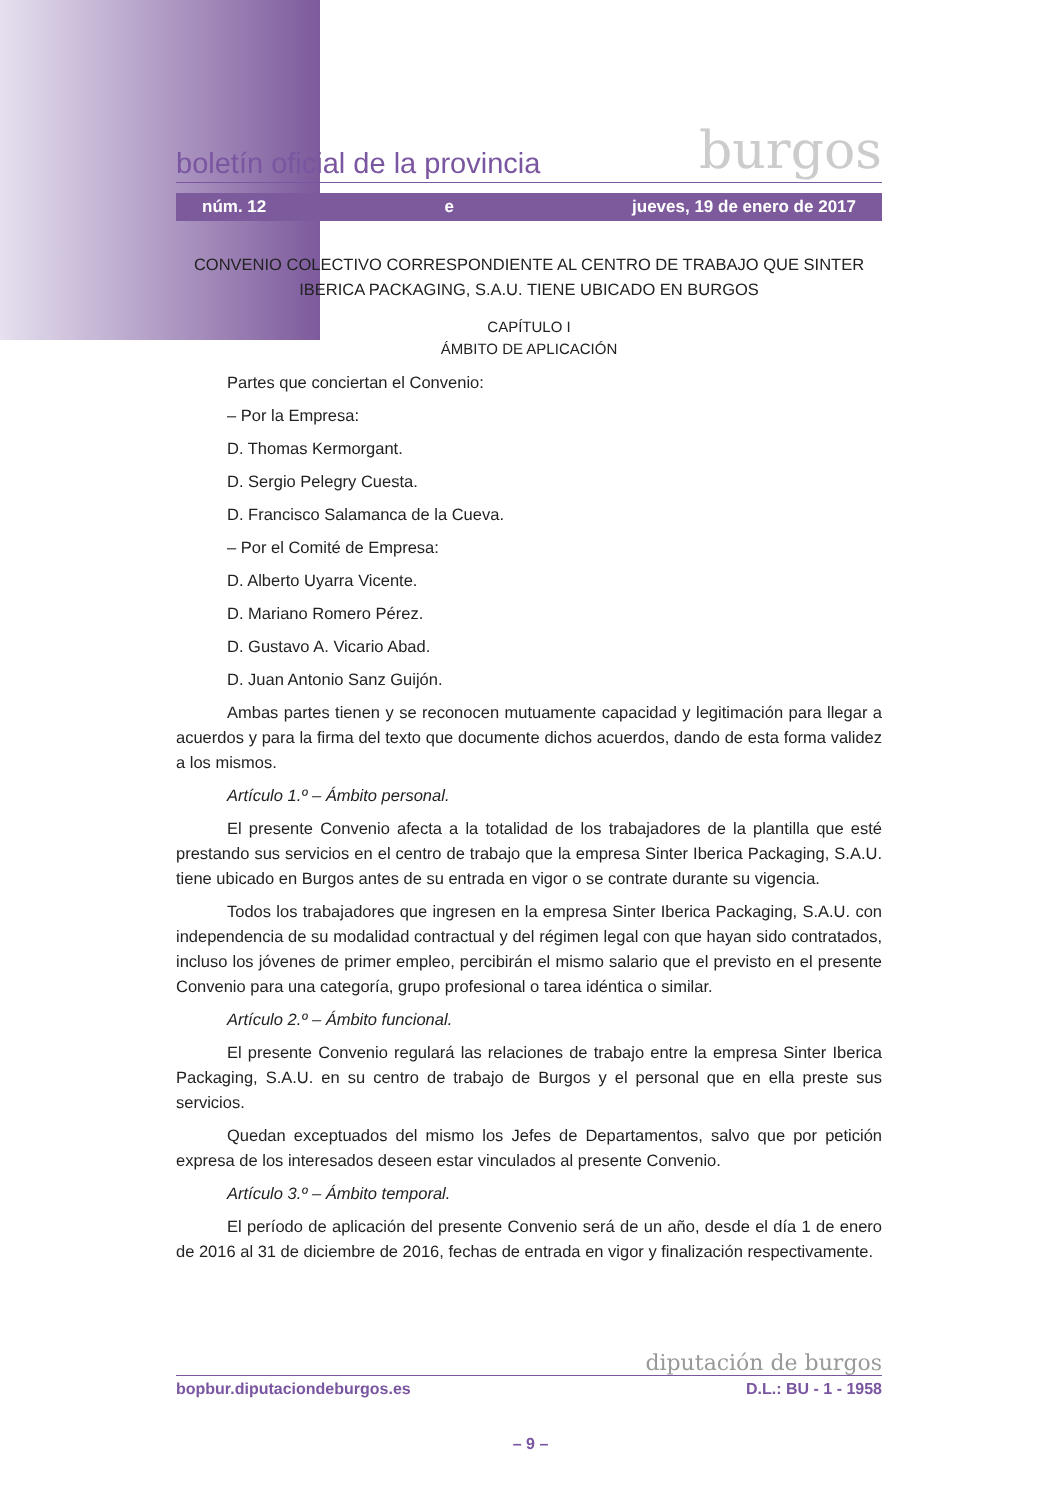boletín oficial de la provincia burgos
núm. 12 e jueves, 19 de enero de 2017
CONVENIO COLECTIVO CORRESPONDIENTE AL CENTRO DE TRABAJO QUE SINTER IBERICA PACKAGING, S.A.U. TIENE UBICADO EN BURGOS
CAPÍTULO I
ÁMBITO DE APLICACIÓN
Partes que conciertan el Convenio:
– Por la Empresa:
D. Thomas Kermorgant.
D. Sergio Pelegry Cuesta.
D. Francisco Salamanca de la Cueva.
– Por el Comité de Empresa:
D. Alberto Uyarra Vicente.
D. Mariano Romero Pérez.
D. Gustavo A. Vicario Abad.
D. Juan Antonio Sanz Guijón.
Ambas partes tienen y se reconocen mutuamente capacidad y legitimación para llegar a acuerdos y para la firma del texto que documente dichos acuerdos, dando de esta forma validez a los mismos.
Artículo 1.º – Ámbito personal.
El presente Convenio afecta a la totalidad de los trabajadores de la plantilla que esté prestando sus servicios en el centro de trabajo que la empresa Sinter Iberica Packaging, S.A.U. tiene ubicado en Burgos antes de su entrada en vigor o se contrate durante su vigencia.
Todos los trabajadores que ingresen en la empresa Sinter Iberica Packaging, S.A.U. con independencia de su modalidad contractual y del régimen legal con que hayan sido contratados, incluso los jóvenes de primer empleo, percibirán el mismo salario que el previsto en el presente Convenio para una categoría, grupo profesional o tarea idéntica o similar.
Artículo 2.º – Ámbito funcional.
El presente Convenio regulará las relaciones de trabajo entre la empresa Sinter Iberica Packaging, S.A.U. en su centro de trabajo de Burgos y el personal que en ella preste sus servicios.
Quedan exceptuados del mismo los Jefes de Departamentos, salvo que por petición expresa de los interesados deseen estar vinculados al presente Convenio.
Artículo 3.º – Ámbito temporal.
El período de aplicación del presente Convenio será de un año, desde el día 1 de enero de 2016 al 31 de diciembre de 2016, fechas de entrada en vigor y finalización respectivamente.
diputación de burgos
bopbur.diputaciondeburgos.es D.L.: BU - 1 - 1958
– 9 –